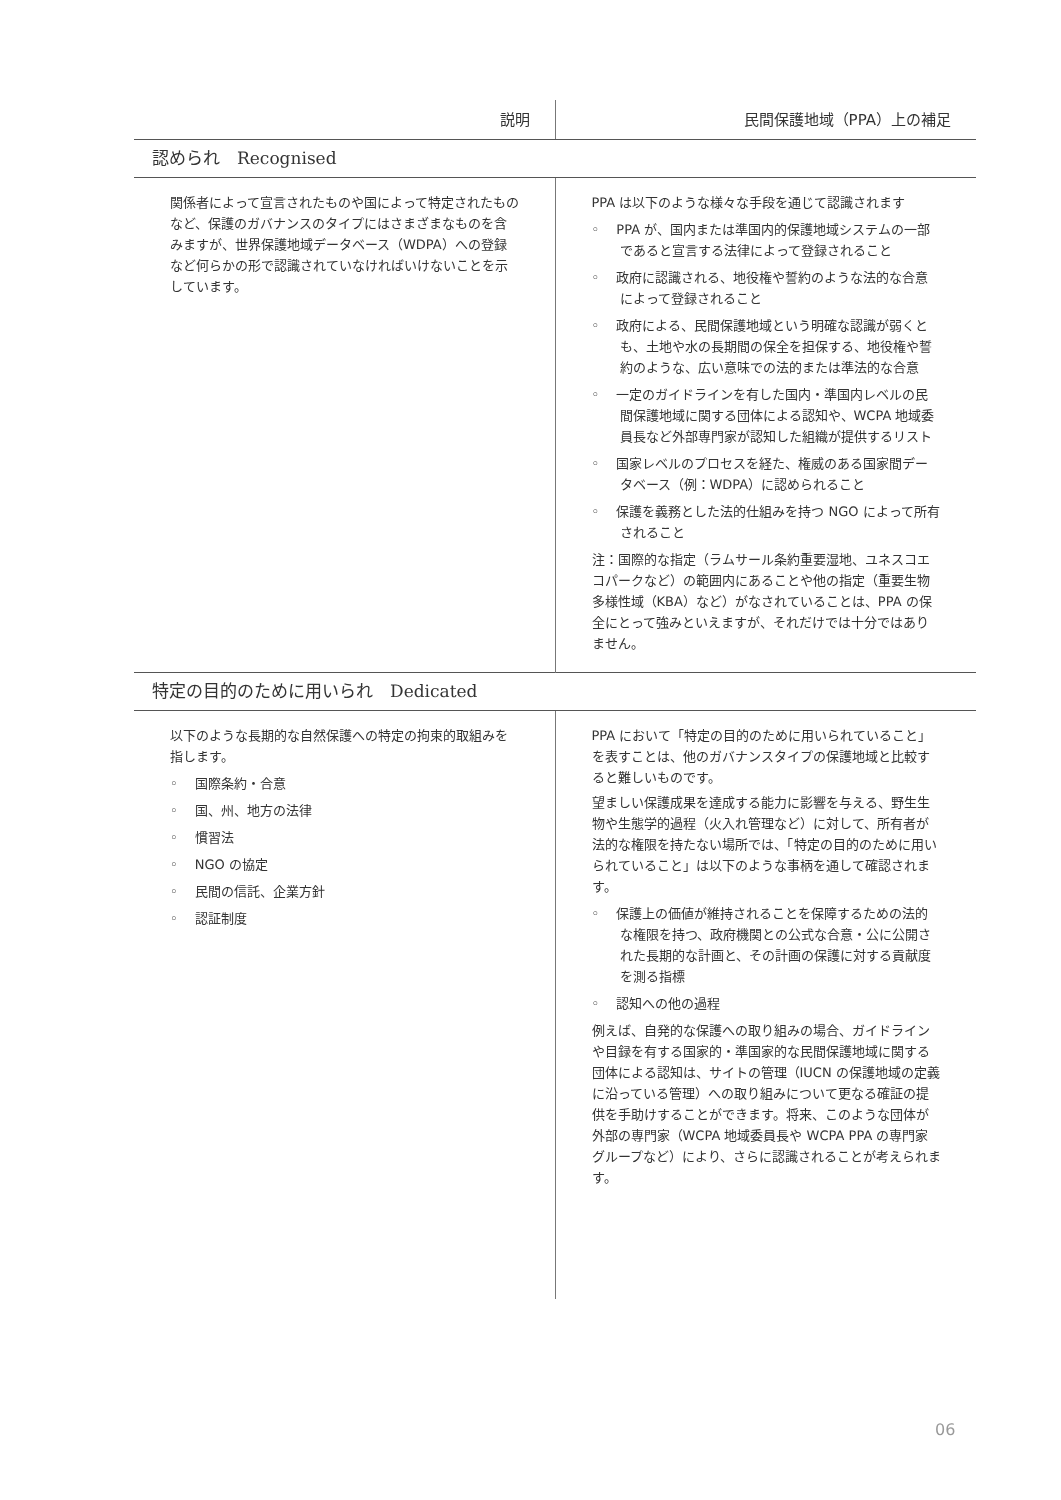| 説明 | 民間保護地域（PPA）上の補足 |
| --- | --- |
| 認められ Recognised | |
| 関係者によって宣言されたものや国によって特定されたものなど、保護のガバナンスのタイプにはさまざまなものを含みますが、世界保護地域データベース（WDPA）への登録など何らかの形で認識されていなければいけないことを示しています。 | PPA は以下のような様々な手段を通じて認識されます ◦ PPA が、国内または準国内的保護地域システムの一部であると宣言する法律によって登録されること ◦ 政府に認識される、地役権や誓約のような法的な合意によって登録されること ◦ 政府による、民間保護地域という明確な認識が弱くとも、土地や水の長期間の保全を担保する、地役権や誓約のような、広い意味での法的または準法的な合意 ◦ 一定のガイドラインを有した国内・準国内レベルの民間保護地域に関する団体による認知や、WCPA 地域委員長など外部専門家が認知した組織が提供するリスト ◦ 国家レベルのプロセスを経た、権威のある国家間データベース（例：WDPA）に認められること ◦ 保護を義務とした法的仕組みを持つ NGO によって所有されること 注：国際的な指定（ラムサール条約重要湿地、ユネスコエコパークなど）の範囲内にあることや他の指定（重要生物多様性域（KBA）など）がなされていることは、PPA の保全にとって強みといえますが、それだけでは十分ではありません。 |
| 特定の目的のために用いられ Dedicated | |
| 以下のような長期的な自然保護への特定の拘束的取組みを指します。 ◦ 国際条約・合意 ◦ 国、州、地方の法律 ◦ 慣習法 ◦ NGO の協定 ◦ 民間の信託、企業方針 ◦ 認証制度 | PPA において「特定の目的のために用いられていること」を表すことは、他のガバナンスタイプの保護地域と比較すると難しいものです。 望ましい保護成果を達成する能力に影響を与える、野生生物や生態学的過程（火入れ管理など）に対して、所有者が法的な権限を持たない場所では、「特定の目的のために用いられていること」は以下のような事柄を通して確認されます。 ◦ 保護上の価値が維持されることを保障するための法的な権限を持つ、政府機関との公式な合意・公に公開された長期的な計画と、その計画の保護に対する貢献度を測る指標 ◦ 認知への他の過程 例えば、自発的な保護への取り組みの場合、ガイドラインや目録を有する国家的・準国家的な民間保護地域に関する団体による認知は、サイトの管理（IUCN の保護地域の定義に沿っている管理）への取り組みについて更なる確証の提供を手助けすることができます。将来、このような団体が外部の専門家（WCPA 地域委員長や WCPA PPA の専門家グループなど）により、さらに認識されることが考えられます。 |
06